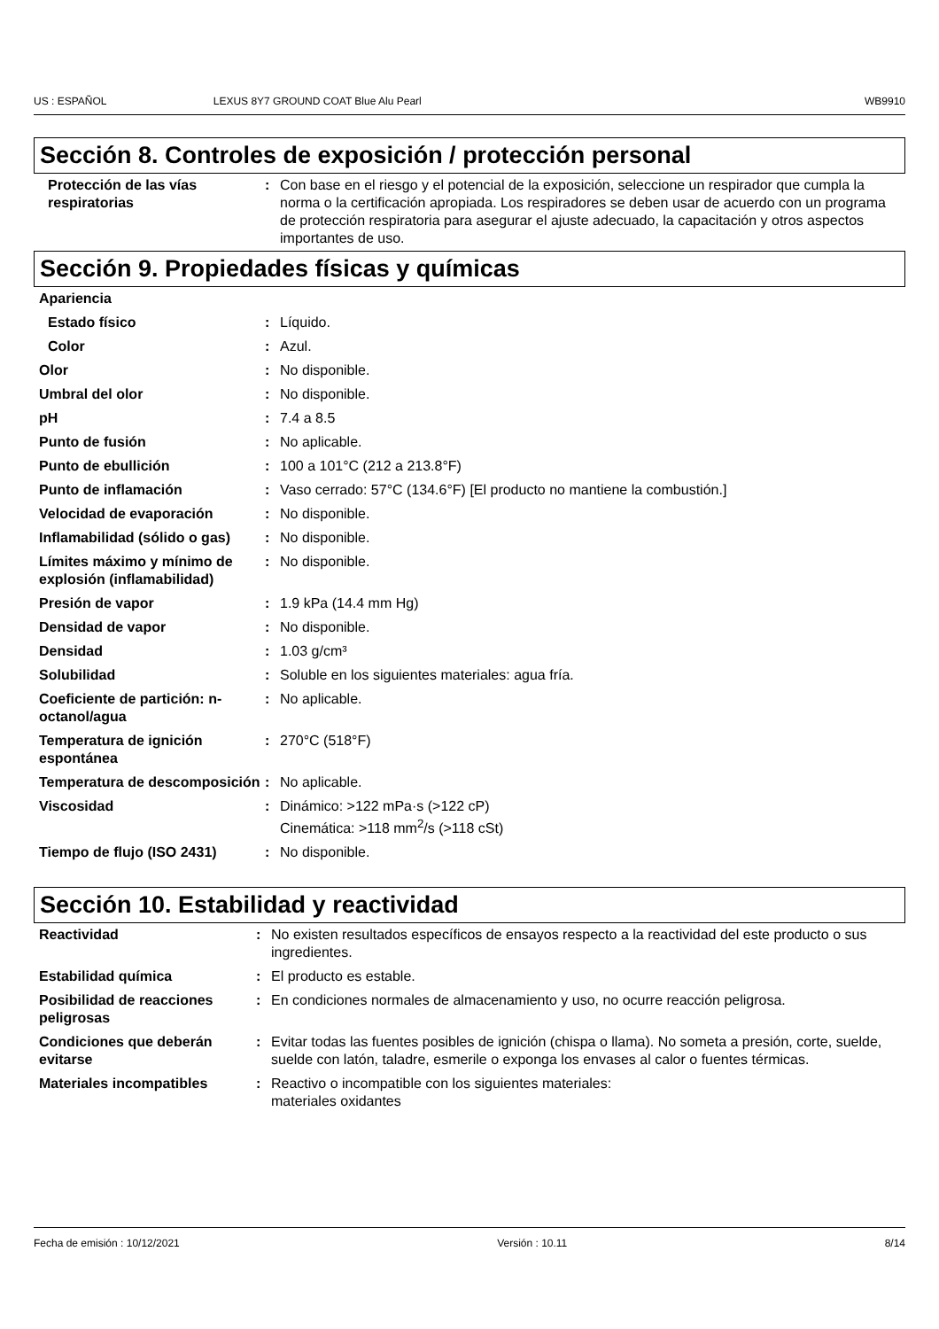US : ESPAÑOL LEXUS 8Y7 GROUND COAT Blue Alu Pearl WB9910
Sección 8. Controles de exposición / protección personal
| Protección de las vías respiratorias | : | Con base en el riesgo y el potencial de la exposición, seleccione un respirador que cumpla la norma o la certificación apropiada. Los respiradores se deben usar de acuerdo con un programa de protección respiratoria para asegurar el ajuste adecuado, la capacitación y otros aspectos importantes de uso. |
Sección 9. Propiedades físicas y químicas
| Apariencia | | |
| Estado físico | : | Líquido. |
| Color | : | Azul. |
| Olor | : | No disponible. |
| Umbral del olor | : | No disponible. |
| pH | : | 7.4 a 8.5 |
| Punto de fusión | : | No aplicable. |
| Punto de ebullición | : | 100 a 101°C (212 a 213.8°F) |
| Punto de inflamación | : | Vaso cerrado: 57°C (134.6°F) [El producto no mantiene la combustión.] |
| Velocidad de evaporación | : | No disponible. |
| Inflamabilidad (sólido o gas) | : | No disponible. |
| Límites máximo y mínimo de explosión (inflamabilidad) | : | No disponible. |
| Presión de vapor | : | 1.9 kPa (14.4 mm Hg) |
| Densidad de vapor | : | No disponible. |
| Densidad | : | 1.03 g/cm³ |
| Solubilidad | : | Soluble en los siguientes materiales: agua fría. |
| Coeficiente de partición: n-octanol/agua | : | No aplicable. |
| Temperatura de ignición espontánea | : | 270°C (518°F) |
| Temperatura de descomposición | : | No aplicable. |
| Viscosidad | : | Dinámico: >122 mPa·s (>122 cP) Cinemática: >118 mm<sup>2</sup>/s (>118 cSt) |
| Tiempo de flujo (ISO 2431) | : | No disponible. |
Sección 10. Estabilidad y reactividad
| Reactividad | : | No existen resultados específicos de ensayos respecto a la reactividad del este producto o sus ingredientes. |
| Estabilidad química | : | El producto es estable. |
| Posibilidad de reacciones peligrosas | : | En condiciones normales de almacenamiento y uso, no ocurre reacción peligrosa. |
| Condiciones que deberán evitarse | : | Evitar todas las fuentes posibles de ignición (chispa o llama). No someta a presión, corte, suelde, suelde con latón, taladre, esmerile o exponga los envases al calor o fuentes térmicas. |
| Materiales incompatibles | : | Reactivo o incompatible con los siguientes materiales: materiales oxidantes |
Fecha de emisión : 10/12/2021 Versión : 10.11 8/14